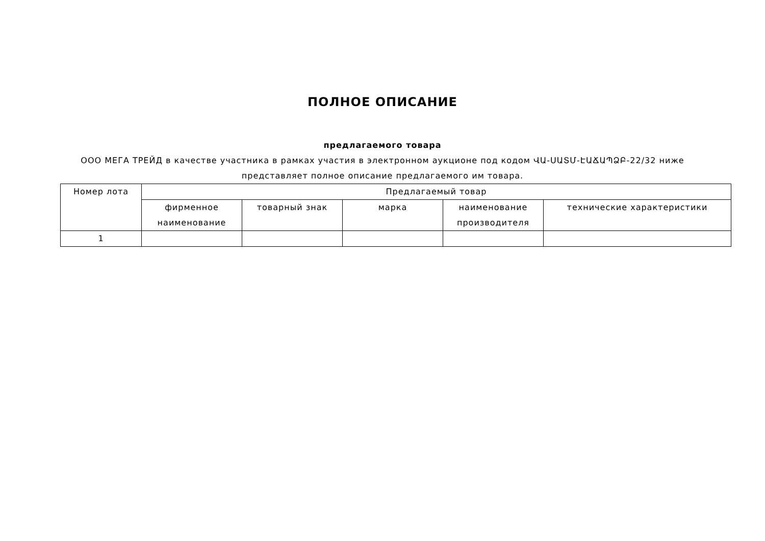ПОЛНОЕ ОПИСАНИЕ
предлагаемого товара
ООО МЕГА ТРЕЙД в качестве участника в рамках участия в электронном аукционе под кодом ՎԱ-ՍԱՏՄ-ԷԱՃԱՊՁԲ-22/32 ниже представляет полное описание предлагаемого им товара.
| Номер лота | Предлагаемый товар | | | | |
| --- | --- | --- | --- | --- | --- |
| | фирменное наименование | товарный знак | марка | наименование производителя | технические характеристики |
| 1 | | | | | |